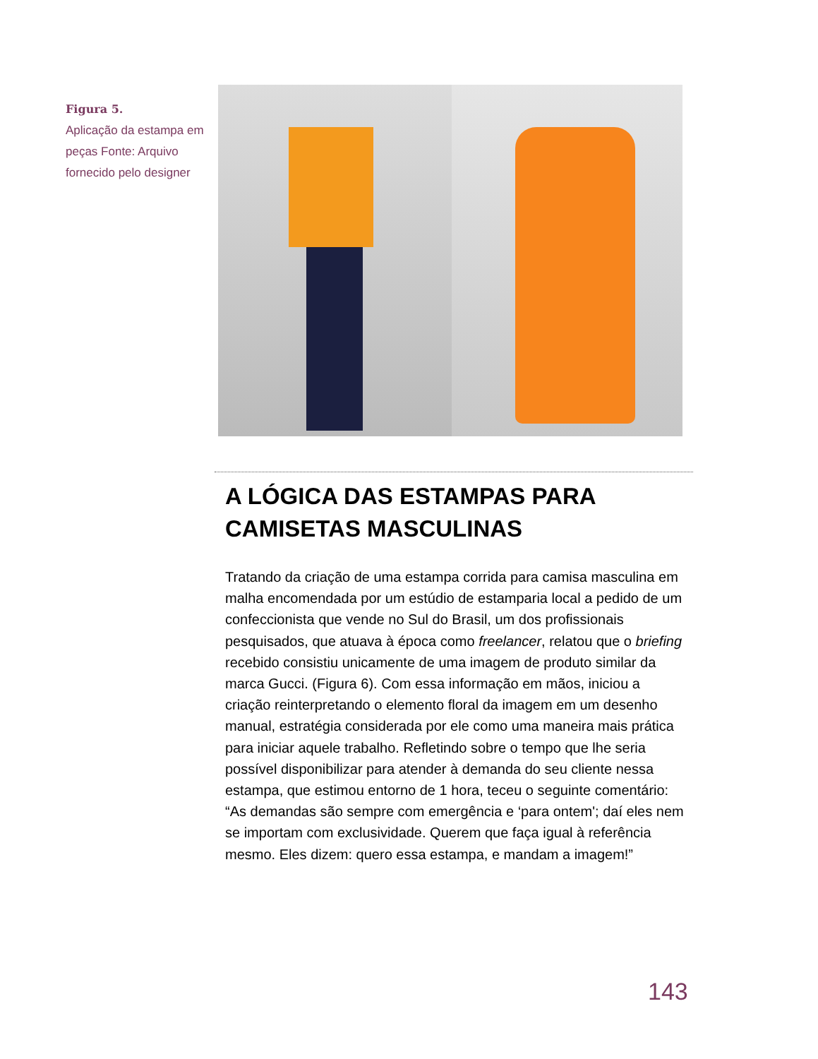Figura 5.
Aplicação da estampa em peças Fonte: Arquivo fornecido pelo designer
A LÓGICA DAS ESTAMPAS PARA CAMISETAS MASCULINAS
Tratando da criação de uma estampa corrida para camisa masculina em malha encomendada por um estúdio de estamparia local a pedido de um confeccionista que vende no Sul do Brasil, um dos profissionais pesquisados, que atuava à época como freelancer, relatou que o briefing recebido consistiu unicamente de uma imagem de produto similar da marca Gucci. (Figura 6). Com essa informação em mãos, iniciou a criação reinterpretando o elemento floral da imagem em um desenho manual, estratégia considerada por ele como uma maneira mais prática para iniciar aquele trabalho. Refletindo sobre o tempo que lhe seria possível disponibilizar para atender à demanda do seu cliente nessa estampa, que estimou entorno de 1 hora, teceu o seguinte comentário: “As demandas são sempre com emergência e ‘para ontem'; daí eles nem se importam com exclusividade. Querem que faça igual à referência mesmo. Eles dizem: quero essa estampa, e mandam a imagem!”
143